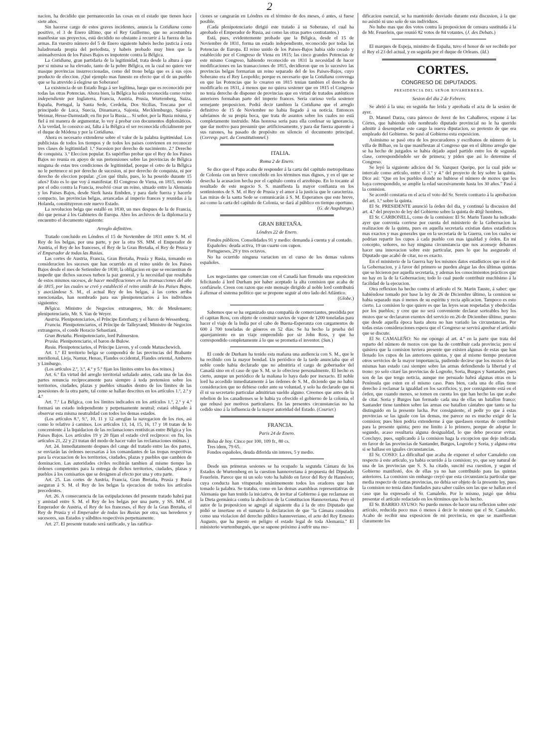2
nacion, ha decidido que permanecerán las cosas en el estado que tienen hace siete años.
Sin hacerse cargo de estos graves incidentes, anuncia la Cotidiana como positivo, el 3 de Enero último, que el Rey Guillermo, que no acostumbra manifestar sus proyectos, está decidido no obstante á recurrir á la fuerza de las armas. En vuestro número del 5 de Enero siguiente habeis hecho justicia á esta baladronada propia del periodista, y habeis probado muy bien que la animadversion de los Paises Bajos es impotente contra la Bélgica.
La Cotidiana, gran partidaria de la legitimidad, trata desde la altura á que por si misma se ha elevado, tanto de la pobre Bélgica, en la cual no quiere ver masque provincias insurreccionadas, como del trono belga que es á sus ojos producto de eleccion. ¡Qué ejemplo mas funesto en efecto que el de un pueblo que se ha atrevido á elegirse un Soberano!
La existencia de un Estado llega á ser legítima, luego que es reconocido por todas las otras Potencias. Ahora bien, la Bélgica ha sido reconocida como reino independiente por Inglaterra, Francia, Austria, Prusia, Wurtemberg, Suiza, España, Portugal, la Santa Sede, Cerdeña, Dos Sicilias, Toscana por el principado de Luca, Suecia, Dinamarca, Sajonia, Mecklemburgo, Sajonia-Weimar, Hesse-Darmstadt; en fin por la Rusia.... Si señor, por la Rusia misma, y fiel á mi manera de argumentar, lo voy á probar con documentos diplomáticos. A la verdad, lo conozco asi, falta á la Bélgica el ser reconocida oficialmente por el duque de Módena y por la Cotidiana.
Ahora es necesario extenderse sobre el valor de la palabra legitimidad. Los publicistas de todos los tiempos y de todos los paises convienen en reconocer tres clases de legitimidad: 1.º Sucesion por derecho de nacimiento. 2.º Derecho de conquista. 3.º Eleccion popular. Es supérfluo probar que el Rey de los Paises Bajos no reunia en apoyo de sus pretensiones sobre las provincias de Bélgica ninguna de estas tres condiciones de legitimidad, porque el cetro de la Bélgica no le pertenece ni por derecho de sucesion, ni por derecho de conquista, ni por derecho de eleccion popular. ¿Con qué título, pues, lo ha poseido durante 15 años? Esto es lo que voy á manifestar. El Congreso de Viena, en 1815, movido por el odio contra la Francia, resolvió crear un reino, situado entre la Alemania y los Paises Bajos, desde Sierk hasta Embden, y para darle fuerza y hacerle compacto, las provincias belgas, arrancadas al imperio frances y reunidas á la Holanda, constituyeron este nuevo Estado.
La revolucion belga que estalló en 1830, un mes despues de la de Francia, dió que pensar á los Gabinetes de Europa. Abro los archivos de la diplomacia y encuentro el documento siguiente:
Arreglo definitivo.
Tratado concluido en Lóndres el 15 de Noviembre de 1831 entre S. M. el Rey de los belgas, por una parte, y por la otra SS. MM. el Emperador de Austria, el Rey de los franceses, el Rey de la Gran Bretaña, el Rey de Prusia y el Emperador de todas las Rusias.
Las cortes de Austria, Francia, Gran Bretaña, Prusia y Rusia, tomando en consideracion los sucesos que han ocurrido en el reino unido de los Paises Bajos desde el mes de Setiembre de 1830; la obligacion en que se encuentran de impedir que dichos sucesos turben la paz general, y la necesidad que resultaba de estos mismos sucesos, de hacer modificaciones en las transacciones del año de 1815, por las cuales se creó y estableció el reino unido de los Paises Bajos, y asociándose S. M., el actual Rey de los belgas, á las cortes arriba mencionadas, han nombrado para sus plenipotenciarios á los individuos siguientes:
Bélgica. Ministro de Negocios extrangeros, Mr. de Meulenaere; plenipotenciario, Mr. S. Van de Weyer.
Austria. Plenipotenciarios, el Príncipe Esterhazy, y el baron de Wessenberg.
Francia. Plenipotenciarios, el Príncipe de Talleyrand; Ministro de Negocios extrangeros, el conde Horacio Sebastiani.
Gran Bretaña. Plenipotenciario, lord Palmerston.
Prusia. Plenipotenciario, el baron de Bulow.
Rusia. Plenipotenciarios, el Príncipe Lieven, y el conde Matuschewich.
Art. 1.º El territorio belga se compondrá de las provincias del Brabante meridional, Lieja, Namur, Henao, Flandes occidental, Flandes oriental, Amberes y Limburgo.
(Los artículos 2.º, 3.º, 4.º y 5.º fijan los límites entre los dos reinos.)
Art. 6.º En virtud del arreglo territorial señalado antes, cada una de las dos partes renuncia recíprocamente para siempre á toda pretension sobre los territorios, ciudades, plazas y pueblos situados dentro de los límites de las posesiones de la otra parte, tal como se hallan descritos en los artículos 1.º, 2.º y 4.º
Art. 7.º La Bélgica, con los límites indicados en los artículos 1.º, 2.º y 4.º formará un estado independiente y perpetuamente neutral; estará obligado á observar esta misma neutralidad con todos los demas estados.
(Los artículos 8.º, 9.º, 10, 11 y 12 arreglan la navegacion de los rios, asi como lo relativo á caminos. Los artículos 13, 14, 15, 16, 17 y 18 tratan de lo concerniente á la liquidacion de las reclamaciones rentísticas entre Bélgica y los Paises Bajos. Los artículos 19 y 20 fijan el estado civil recíproco: en fin, los artículos 21, 22 y 23 tratan del modo de hacer valer las reclamaciones mútuas.)
Art. 24. Inmediatamente despues del cange del tratado entre las dos partes, se enviarán las órdenes necesarias á los comandantes de las tropas respectivas para la evacuacion de los territorios, ciudades, plazas y pueblos que cambien de dominacion. Las autoridades civiles recibirán tambien al mismo tiempo las órdenes competentes para la entrega de dichos territorios, ciudades, plazas y pueblos á los comisarios que se designen al efecto por una y otra parte.
Art. 25. Las cortes de Austria, Francia, Gran Bretaña, Prusia y Rusia aseguran á S. M. el Rey de los belgas la ejecucion de todos los artículos precedentes.
Art. 26. A consecuencia de las estipulaciones del presente tratado habrá paz y amistad entre S. M. el Rey de los belgas por una parte, y SS. MM. el Emperador de Austria, el Rey de los franceses, el Rey de la Gran Bretaña, el Rey de Prusia y el Emperador de todas las Rusias por otra, sus herederos y sucesores, sus Estados y súbditos respectivos perpetuamente.
Art. 27. El presente tratado será ratificado, y las ratifica-
ciones se cangearán en Lóndres en el término de dos meses, ó antes, si fuese posible.
(Cada plenipotenciario dirigió este tratado á su Soberano, el cual ha aprobado el Emperador de Rusia, asi como las otras partes contratantes.)
Está, pues, evidentemente probado que la Bélgica, desde el 15 de Noviembre de 1831, forma un estado independiente, reconocido por todas las Potencias de Europa. El reino unido de los Paises-Bajos habia sido creado y establecido por el Congreso de Viena en 1815; las cinco grandes Potencias de este mismo Congreso, habiendo reconocido en 1831 la necesidad de hacer modificaciones en las transacciones de 1815, decidieron que en lo sucesivo las provincias belgas formarian un reino separado del de los Paises-Bajos, cuyo Soberano era el Rey Leopoldo; porque es necesario que la Cotidiana convenga en que las Potencias que lo crearon en 1815 tenian tambien el derecho de modificarlo en 1831, á menos que no quiera sostener que en 1815 el Congreso no tenia derecho de disponer de provincias que en virtud de tratados auténticos anteriores formaban parte del imperio frances. Seria curioso verla sostener semejante proposicion. Podrá decir tambien la Cotidiana que el arreglo definitivo de 15 de Noviembre no habia llegado á su noticia. Entonces sabríamos de su propia boca, que trata de asuntos sobre los cuales no está completamente instruido. Mas honrosa seria para ella confesar su ignorancia, que dar motivo para presumir que artificiosamente, y para dar fuerza aparente á sus razones, ha pasado de propósito en silencio el documento principal. (Corresp. part. du Constitutionnel.)
ITALIA.
Roma 2 de Enero.
Se dice que el Papa acaba de responder á la carta del capítulo metropolitano de Colonia con un breve concebido en los términos mas dignos, y en el que se desecha la acusacion hecha por el capítulo contra el arzobispo. En lo tocante al resultado de este negocio S. S. manifiesta la mayor confianza en los sentimientos de S. M. el Rey de Prusia y el amor á la justicia que le caracteriza. Las miras de la santa Sede se comunicarán á S. M. Esperamos que este breve, asi como la carta del capítulo de Colonia, se dará al público en tiempo oportuno.
(G. de Augsburgo.)
GRAN BRETAÑA.
Lóndres 22 de Enero.
Fondos públicos. Consolidados 91 y medio: demanda á cuenta y al contado.
Españoles: deuda activa, 19 un cuarto con cupon.
Portugueses, 29 y tres octavos.
No ha ocurrido ninguna variacion en el curso de los demas valores españoles.
Los negociantes que comercian con el Canadá han firmado una exposicion felicitando á lord Durham por haber aceptado la alta comision que acaba de confiársele. Creen con razon que este mensaje dirigido al noble lord contribuirá á afirmar el sistema político que se propone seguir al otro lado del Atlántico.
(Globe.)
Sabemos que se ha organizado una compañía de comerciantes, presidida por el capitan Ross, con objeto de construir navios de vapor de 1200 toneladas para hacer el viaje de la India por el cabo de Buena-Esperanza con cargamentos de 600 á 700 toneladas de géneros en 52 dias. Se ha hecho la prueba del aparejamiento en un viaje emprendido por sir John Ross, y que ha correspondido completamente á lo que se prometia el inventor. (Sun.)
El conde de Durham ha tenido esta mañana una audiencia con S. M., que le ha recibido con la mayor bondad. Un periódico de la tarde anunciaba que el noble conde habia declarado que no admitiria el cargo de gobernador del Canadá sino en el caso de que S. M. se lo ofreciese personalmente. El hecho es cierto, aunque un periódico de la mañana lo haya dado por inexacto. El noble lord ha accedido inmediatamente á las órdenes de S. M., diciendo que no habia consideracion que no debiese ceder ante su voluntad, y solo ha declarado que ni él ni su secretario particular admitirian sueldo alguno. Creemos que antes de la rebelion de los canadienses se le habia ya ofrecido el gobierno de la colonia, el que rehusó por motivos particulares. En las presentes circunstancias no ha cedido sino á la influencia de la mayor autoridad del Estado. (Courier.)
FRANCIA.
Paris 24 de Enero.
Bolsa de hoy. Cinco por 100, 109 fr., 80 cs.
Tres idem, 79 65.
Fondos españoles, deuda diferida sin interes, 5 y medio.
Desde sus primeras sesiones se ha ocupado la segunda Cámara de los Estados de Wurtemberg en la cuestion hannoveriana á propuesta del Diputado Feuerlein. Parece que ni un solo voto ha habido en favor del Rey de Hannóver, cuya conducta han vituperado unánimemente todos los oradores que han tomado la palabra. Se trataba, como en las demas asambleas representativas de Alemania que han tenido la iniciativa, de invitar al Gobierno á que reclamase en la Dieta germánica contra la abolicion de la Constitucion Hannoveriana. Pero el autor de la proposicion se agregó al siguiente dia á la de otro Diputado que pidió se insertase en el sumario la declaracion de que "la Cámara considera como una violacion del derecho público hannoveriano, el acto del Rey Ernesto Augusto, que ha puesto en peligro el estado legal de toda Alemania." El ministerio wurtemburgués, que se supone próximo á sufrir una mo-
dificacion esencial, se ha mantenido desviado durante esta discusion, á la que no asistió ni uno solo de sus individuos.
No hubo mas que dos votos contra la proposicion de censura sustituida á la de Mr. Feuerlein, que reunió 82 votos de 84 votantes. (J. des Debats.)
El marques de Espeja, ministro de España, tuvo el honor de ser recibido por el Rey el 23 del actual, y en seguida por el duque de Orleans. (Id.)
CORTES.
CONGRESO DE DIPUTADOS.
PRESIDENCIA DEL SEÑOR RIVAHERRERA.
Sesion del dia 2 de Febrero.
Se abrió á la una; en seguida fue leida y aprobada el acta de la sesion de ayer.
D. Manuel Darza, cura párroco de Jerez de los Caballeros, expone á las Córtes, que habiendo sido nombrado diputado provincial no le ha querido admitir á desempeñar este cargo la nueva diputacion, so pretexto de que era empleado del Gobierno. Se pasó al Gobierno esta exposicion.
Asimismo se pasó otra de los procuradores y escribanos de número de la villa de Bilbao, en la que manifiestan al Congreso que en el último arreglo que se ha hecho de juzgados se habia dejado aquel partido entre los de segunda clase, correspondiéndole ser de primera; y piden que asi lo determine el Congreso.
Se leyó la siguiente adicion del Sr. Vazquez Queipo, por la cual pide se intercale como artículo, entre el 3.º y 4.º del proyecto de ley sobre la quinta. Dice asi: "Que en los pueblos donde no hubiese el número de mozos que les haya correspondido, se amplíe la edad sucesivamente hasta los 30 años." Pasó á la comision.
Se acordó constaria en el acta el voto del Sr. Sereix contrario á la aprobacion del art. 1.º sobre la quinta.
El Sr. PRESIDENTE anunció la órden del dia, y continuó la discusion del art. 4.º del proyecto de ley del Gobierno sobre la quinta de 40@ hombres.
El Sr. CARBONELL, como de la comision: El Sr. Marin Tauste ha indicado ayer que convenia corriese por cuenta del ministerio de la Gobernacion la realizacion de la quinta, pues en aquella secretaría existian datos estadísticos mas exactos y mas generales que en la secretaría de la Guerra, con los cuales se podrian repartir los cupos á cada pueblo con mas igualdad y órden. En mi concepto, señores, no hay ninguna circunstancia que nos aconseje debamos hacer una innovacion sobre este particular, pues lo que ha asegurado el Diputado que acabó de citar, no es exacto.
En el ministerio de la Guerra hay los mismos datos estadísticos que en el de la Gobernacion, y á favor del primero se pueden alegar las dos últimas quintas que se hicieron por aquella secretaría, y ademas los conocimientos prácticos que no hay en la de la Gobernacion; todo lo cual puede contribuir muchísimo á la facilidad de la ejecucion.
Otra reflexion ha hecho contra el artículo el Sr. Marin Tauste, á saber: que habiéndose tomado por base la ley de 26 de Diciembre último, la comision se habia separado mas ó menos de su espíritu y recta aplicacion. Tampoco es esto cierto. La comision lo que quiere es que las leyes sean respetadas y obedecidas por los pueblos; y cree que no será conveniente declarar sorteables hoy los mozos que se declararon exentos del servicio en 26 de Diciembre último, puesto que desde aquella época hasta ahora no han variado las circunstancias. Por todas estas consideraciones espera que el Congreso se servirá aprobar el artículo que se discute.
El Sr. CAMALEÑO: No me opongo al art. 4.º en la parte que trata del reparto del número de mozos con que ha de contribuir cada provincia; pero sí quisiera que la comision tuviera presente que existen algunas de estas que han llenado los cupos de las anteriores quintas, y que al mismo tiempo prestaron otros servicios de la mayor importancia, pudiendo decirse que los mozos de las mismas han estado casi siempre sobre las armas defendiendo la libertad y el trono: yo solo citaré las provincias de Logroño, Soria, Burgos y Santander, pues son de las que tengo noticia, aunque me persuado habrá algunas otras en la Península que esten en el mismo caso. Pues bien, cada una de ellas tiene derecho á reclamar la igualdad en los sacrificios, y, por consiguiente está en el órden, que cuando menos, se tomen en cuenta los que han hecho las que acabo de citar. Soria y Burgos han formado cada una de ellas un batallon franco: Santander tiene tambien sobre las armas ese batallon cántabro que tanto se ha distinguido en la presente lucha. Por consiguiente, el pedir yo que á estas provincias se las iguale con las demas, me parece no es mucho exigir de la comision; pues bien podria extenderme á que quedasen exentas de contribuir para la presente quinta; pero me limito á lo primero, porque de adoptar lo segundo, acaso resultaria alguna desigualdad, lo que debo procurar evitar. Concluyo, pues, suplicando á la comision haga la excepcion que dejo indicada en favor de las provincias de Santander, Burgos, Logroño y Soria, y alguna otra si se hallase en iguales circunstancias.
El Sr. COSIO: La dificultad que acaba de exponer el señor Camaleño con respecto á este artículo, ya habia ocurrido á la comision; yo, que soy natural de una de las provincias que S. S. ha citado, suscité esa cuestion, y segun el Gobierno manifestó, dos de ellas ya no han contribuido para las quintas anteriores. La comision sin embargo creyó que esta circunstancia particular que media respecto de ciertas provincias, no debia ser objeto de la presente ley, pues la comision no tenia datos fundados para saber cuáles son las que se hallan en el caso que ha expresado el Sr. Camaleño. Por lo mismo, juzgó que debia presentar el artículo redactado en los términos que lo ha hecho.
El Sr. BARRIO AYUSO: No puedo menos de hacer una reflexion sobre este artículo, reducida poco mas ó menos á decir lo mismo que el Sr. Camaleño. Acabo de recibir una exposicion de mi provincia, en que se manifiestan claramente los